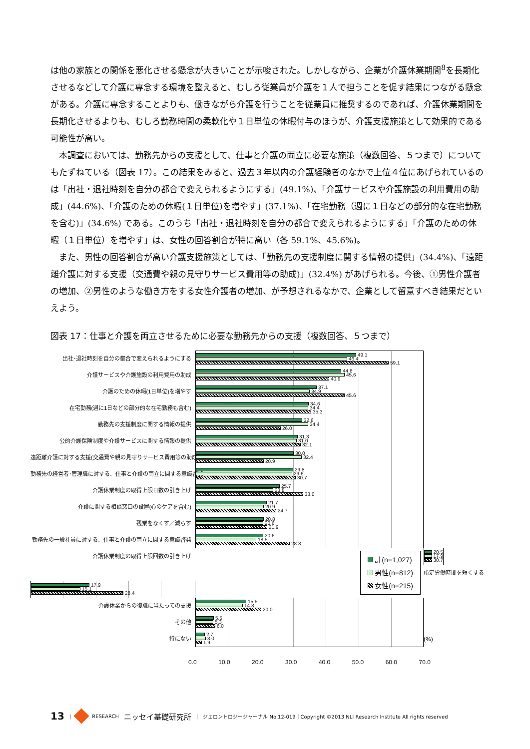は他の家族との関係を悪化させる懸念が大きいことが示唆された。しかしながら、企業が介護休業期間<sup>8</sup>を長期化させるなどして介護に専念する環境を整えると、むしろ従業員が介護を１人で担うことを促す結果につながる懸念がある。介護に専念することよりも、働きながら介護を行うことを従業員に推奨するのであれば、介護休業期間を長期化させるよりも、むしろ勤務時間の柔軟化や１日単位の休暇付与のほうが、介護支援施策として効果的である可能性が高い。
本調査においては、勤務先からの支援として、仕事と介護の両立に必要な施策（複数回答、５つまで）についてもたずねている（図表 17）。この結果をみると、過去３年以内の介護経験者のなかで上位４位にあげられているのは「出社・退社時刻を自分の都合で変えられるようにする」(49.1%)、「介護サービスや介護施設の利用費用の助成」(44.6%)、「介護のための休暇(１日単位)を増やす」(37.1%)、「在宅勤務（週に１日などの部分的な在宅勤務を含む)」(34.6%) である。このうち「出社・退社時刻を自分の都合で変えられるようにする」「介護のための休暇（１日単位）を増やす」は、女性の回答割合が特に高い（各 59.1%、45.6%)。
また、男性の回答割合が高い介護支援施策としては、「勤務先の支援制度に関する情報の提供」(34.4%)、「遠距離介護に対する支援（交通費や親の見守りサービス費用等の助成)」(32.4%) があげられる。今後、①男性介護者の増加、②男性のような働き方をする女性介護者の増加、が予想されるなかで、企業として留意すべき結果だといえよう。
図表 17：仕事と介護を両立させるために必要な勤務先からの支援（複数回答、５つまで）
出社･退社時刻を自分の都合で変えられるようにする
49.1
46.4
59.1
介護サービスや介護施設の利用費用の助成
44.6
45.6
40.9
介護のための休暇(1日単位)を増やす
37.1
34.9
45.6
在宅勤務(週に1日などの部分的な在宅勤務も含む)
34.6
34.4
35.3
勤務先の支援制度に関する情報の提供
32.6
34.4
26.0
公的介護保険制度や介護サービスに関する情報の提供
31.3
31.0
32.1
遠距離介護に対する支援(交通費や親の見守りサービス費用等の助成)
30.0
32.4
20.9
勤務先の経営者･管理職に対する、仕事と介護の両立に関する意識啓発
29.8
29.6
30.7
介護休業制度の取得上限日数の引き上げ
25.7
23.8
33.0
介護に関する相談窓口の設置(心のケアを含む)
21.7
20.9
24.7
残業をなくす／減らす
20.8
20.6
21.9
勤務先の一般社員に対する、仕事と介護の両立に関する意識啓発
20.6
18.5
28.8
介護休業制度の取得上限回数の引き上げ
20.5
17.9
30.7
所定労働時間を短くする
17.9
15.1
28.4
介護休業からの復職に当たっての支援
15.5
14.3
20.0
その他
5.5
5.3
6.0
特にない
2.7
3.0
1.9
(%)
計(n=1,027)
男性(n=812)
女性(n=215)
0.0 10.0 20.0 30.0 40.0 50.0 60.0 70.0
13 | RESEARCH ニッセイ基礎研究所 | ジェロントロジージャーナル No.12-019｜Copyright ©2013 NLI Research Institute All rights reserved